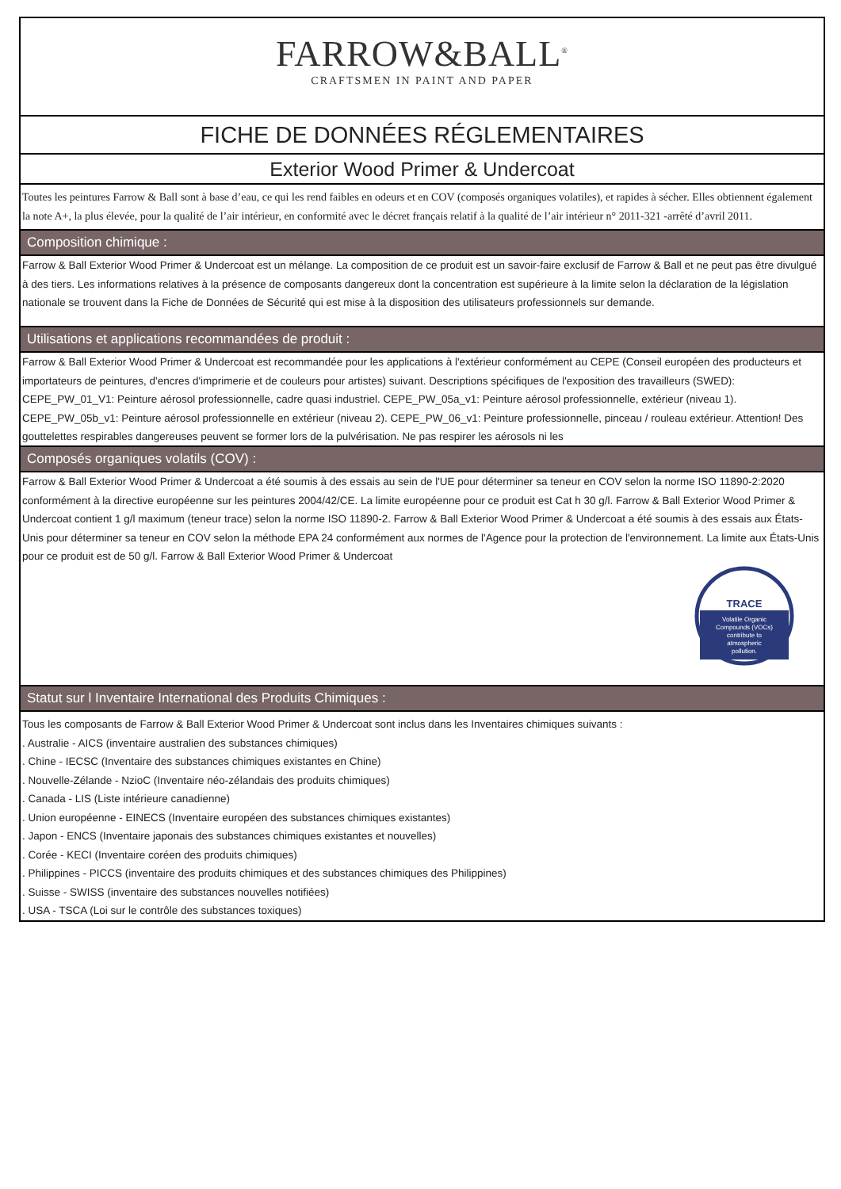FARROW&BALL<sup>®</sup>
CRAFTSMEN IN PAINT AND PAPER
FICHE DE DONNÉES RÉGLEMENTAIRES
Exterior Wood Primer & Undercoat
Toutes les peintures Farrow & Ball sont à base d’eau, ce qui les rend faibles en odeurs et en COV (composés organiques volatiles), et rapides à sécher. Elles obtiennent également la note A+, la plus élevée, pour la qualité de l’air intérieur, en conformité avec le décret français relatif à la qualité de l’air intérieur n° 2011-321 -arrêté d’avril 2011.
Composition chimique :
Farrow & Ball Exterior Wood Primer & Undercoat est un mélange. La composition de ce produit est un savoir-faire exclusif de Farrow & Ball et ne peut pas être divulgué à des tiers. Les informations relatives à la présence de composants dangereux dont la concentration est supérieure à la limite selon la déclaration de la législation nationale se trouvent dans la Fiche de Données de Sécurité qui est mise à la disposition des utilisateurs professionnels sur demande.
Utilisations et applications recommandées de produit :
Farrow & Ball Exterior Wood Primer & Undercoat est recommandée pour les applications à l'extérieur conformément au CEPE (Conseil européen des producteurs et importateurs de peintures, d'encres d'imprimerie et de couleurs pour artistes) suivant. Descriptions spécifiques de l'exposition des travailleurs (SWED): CEPE_PW_01_V1: Peinture aérosol professionnelle, cadre quasi industriel. CEPE_PW_05a_v1: Peinture aérosol professionnelle, extérieur (niveau 1). CEPE_PW_05b_v1: Peinture aérosol professionnelle en extérieur (niveau 2). CEPE_PW_06_v1: Peinture professionnelle, pinceau / rouleau extérieur. Attention! Des gouttelettes respirables dangereuses peuvent se former lors de la pulvérisation. Ne pas respirer les aérosols ni les
Composés organiques volatils (COV) :
Farrow & Ball Exterior Wood Primer & Undercoat a été soumis à des essais au sein de l'UE pour déterminer sa teneur en COV selon la norme ISO 11890-2:2020 conformément à la directive européenne sur les peintures 2004/42/CE. La limite européenne pour ce produit est Cat h 30 g/l. Farrow & Ball Exterior Wood Primer & Undercoat contient 1 g/l maximum (teneur trace) selon la norme ISO 11890-2. Farrow & Ball Exterior Wood Primer & Undercoat a été soumis à des essais aux États-Unis pour déterminer sa teneur en COV selon la méthode EPA 24 conformément aux normes de l'Agence pour la protection de l'environnement. La limite aux États-Unis pour ce produit est de 50 g/l. Farrow & Ball Exterior Wood Primer & Undercoat
TRACE
Volatile Organic
Compounds (VOCs)
contribute to
atmospheric
pollution.
Statut sur l Inventaire International des Produits Chimiques :
Tous les composants de Farrow & Ball Exterior Wood Primer & Undercoat sont inclus dans les Inventaires chimiques suivants :
. Australie - AICS (inventaire australien des substances chimiques)
. Chine - IECSC (Inventaire des substances chimiques existantes en Chine)
. Nouvelle-Zélande - NzioC (Inventaire néo-zélandais des produits chimiques)
. Canada - LIS (Liste intérieure canadienne)
. Union européenne - EINECS (Inventaire européen des substances chimiques existantes)
. Japon - ENCS (Inventaire japonais des substances chimiques existantes et nouvelles)
. Corée - KECI (Inventaire coréen des produits chimiques)
. Philippines - PICCS (inventaire des produits chimiques et des substances chimiques des Philippines)
. Suisse - SWISS (inventaire des substances nouvelles notifiées)
. USA - TSCA (Loi sur le contrôle des substances toxiques)